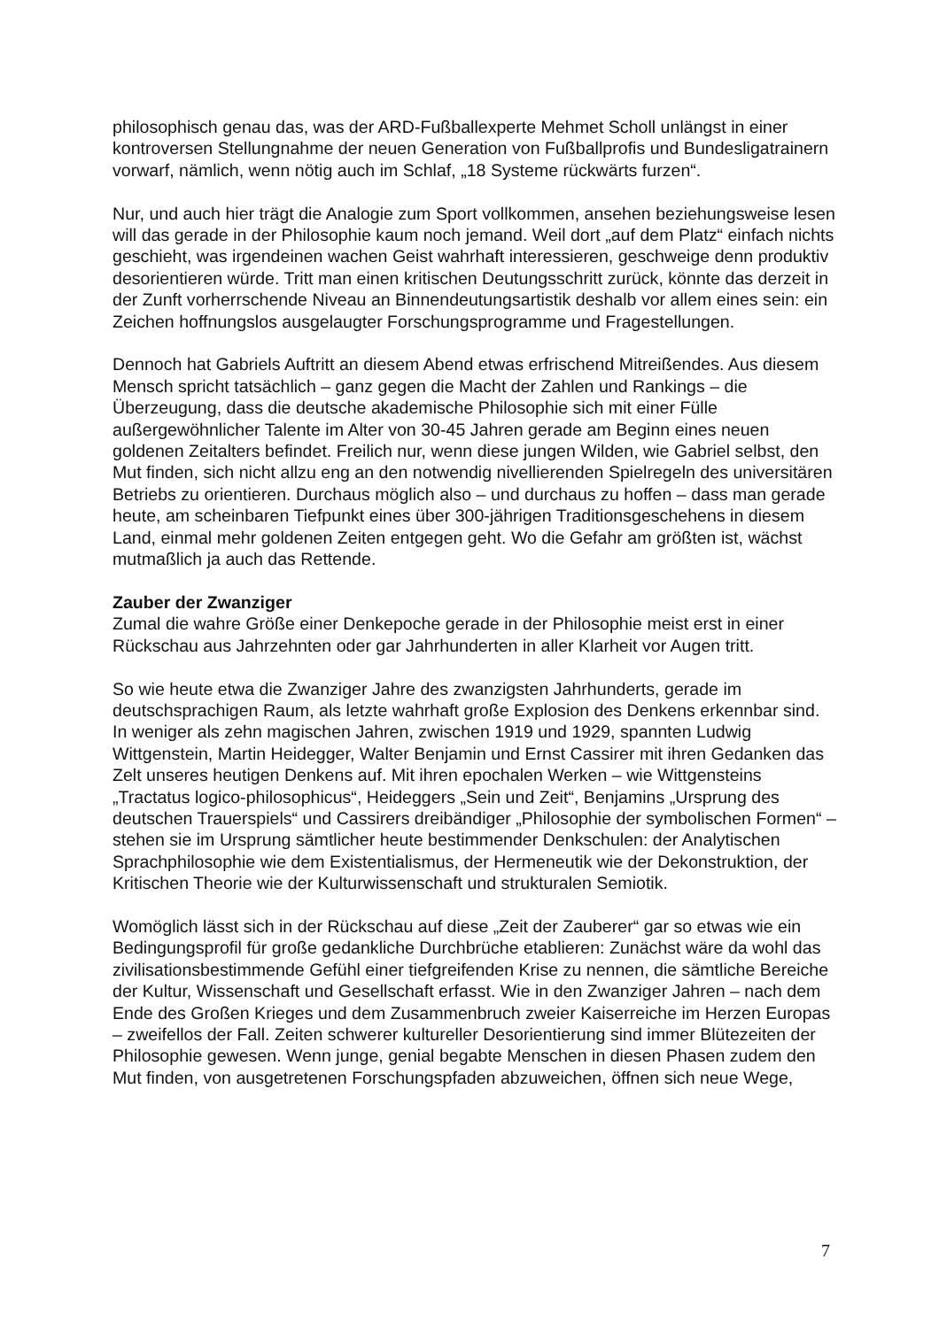philosophisch genau das, was der ARD-Fußballexperte Mehmet Scholl unlängst in einer kontroversen Stellungnahme der neuen Generation von Fußballprofis und Bundesligatrainern vorwarf, nämlich, wenn nötig auch im Schlaf, „18 Systeme rückwärts furzen“.
Nur, und auch hier trägt die Analogie zum Sport vollkommen, ansehen beziehungsweise lesen will das gerade in der Philosophie kaum noch jemand. Weil dort „auf dem Platz“ einfach nichts geschieht, was irgendeinen wachen Geist wahrhaft interessieren, geschweige denn produktiv desorientieren würde. Tritt man einen kritischen Deutungsschritt zurück, könnte das derzeit in der Zunft vorherrschende Niveau an Binnendeutungsartistik deshalb vor allem eines sein: ein Zeichen hoffnungslos ausgelaugter Forschungsprogramme und Fragestellungen.
Dennoch hat Gabriels Auftritt an diesem Abend etwas erfrischend Mitreißendes. Aus diesem Mensch spricht tatsächlich – ganz gegen die Macht der Zahlen und Rankings – die Überzeugung, dass die deutsche akademische Philosophie sich mit einer Fülle außergewöhnlicher Talente im Alter von 30-45 Jahren gerade am Beginn eines neuen goldenen Zeitalters befindet. Freilich nur, wenn diese jungen Wilden, wie Gabriel selbst, den Mut finden, sich nicht allzu eng an den notwendig nivellierenden Spielregeln des universitären Betriebs zu orientieren. Durchaus möglich also – und durchaus zu hoffen – dass man gerade heute, am scheinbaren Tiefpunkt eines über 300-jährigen Traditionsgeschehens in diesem Land, einmal mehr goldenen Zeiten entgegen geht. Wo die Gefahr am größten ist, wächst mutmaßlich ja auch das Rettende.
Zauber der Zwanziger
Zumal die wahre Größe einer Denkepoche gerade in der Philosophie meist erst in einer Rückschau aus Jahrzehnten oder gar Jahrhunderten in aller Klarheit vor Augen tritt.
So wie heute etwa die Zwanziger Jahre des zwanzigsten Jahrhunderts, gerade im deutschsprachigen Raum, als letzte wahrhaft große Explosion des Denkens erkennbar sind. In weniger als zehn magischen Jahren, zwischen 1919 und 1929, spannten Ludwig Wittgenstein, Martin Heidegger, Walter Benjamin und Ernst Cassirer mit ihren Gedanken das Zelt unseres heutigen Denkens auf. Mit ihren epochalen Werken – wie Wittgensteins „Tractatus logico-philosophicus“, Heideggers „Sein und Zeit“, Benjamins „Ursprung des deutschen Trauerspiels“ und Cassirers dreibändiger „Philosophie der symbolischen Formen“ – stehen sie im Ursprung sämtlicher heute bestimmender Denkschulen: der Analytischen Sprachphilosophie wie dem Existentialismus, der Hermeneutik wie der Dekonstruktion, der Kritischen Theorie wie der Kulturwissenschaft und strukturalen Semiotik.
Womöglich lässt sich in der Rückschau auf diese „Zeit der Zauberer“ gar so etwas wie ein Bedingungsprofil für große gedankliche Durchbrüche etablieren: Zunächst wäre da wohl das zivilisationsbestimmende Gefühl einer tiefgreifenden Krise zu nennen, die sämtliche Bereiche der Kultur, Wissenschaft und Gesellschaft erfasst. Wie in den Zwanziger Jahren – nach dem Ende des Großen Krieges und dem Zusammenbruch zweier Kaiserreiche im Herzen Europas – zweifellos der Fall. Zeiten schwerer kultureller Desorientierung sind immer Blütezeiten der Philosophie gewesen. Wenn junge, genial begabte Menschen in diesen Phasen zudem den Mut finden, von ausgetretenen Forschungspfaden abzuweichen, öffnen sich neue Wege,
7